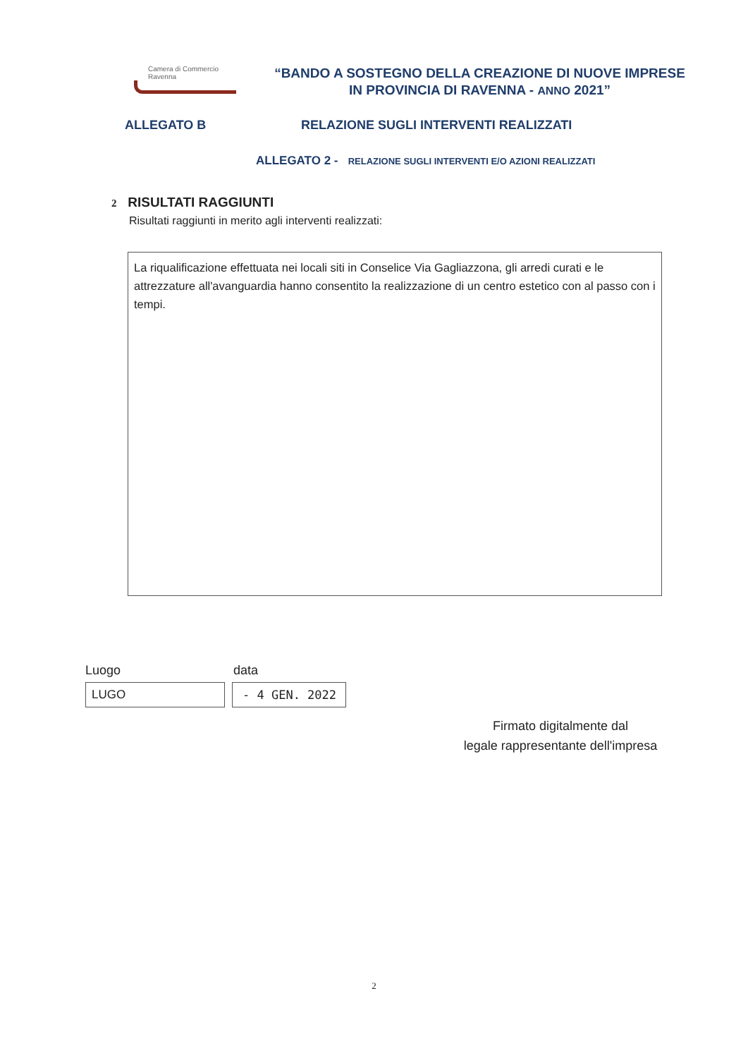Camera di Commercio
Ravenna
“BANDO A SOSTEGNO DELLA CREAZIONE DI NUOVE IMPRESE IN PROVINCIA DI RAVENNA - ANNO 2021”
ALLEGATO B RELAZIONE SUGLI INTERVENTI REALIZZATI
ALLEGATO 2 - RELAZIONE SUGLI INTERVENTI E/O AZIONI REALIZZATI
2 RISULTATI RAGGIUNTI
Risultati raggiunti in merito agli interventi realizzati:
La riqualificazione effettuata nei locali siti in Conselice Via Gagliazzona, gli arredi curati e le attrezzature all'avanguardia hanno consentito la realizzazione di un centro estetico con al passo con i tempi.
Luogo data
LUGO - 4 GEN. 2022
Firmato digitalmente dal
legale rappresentante dell'impresa
2